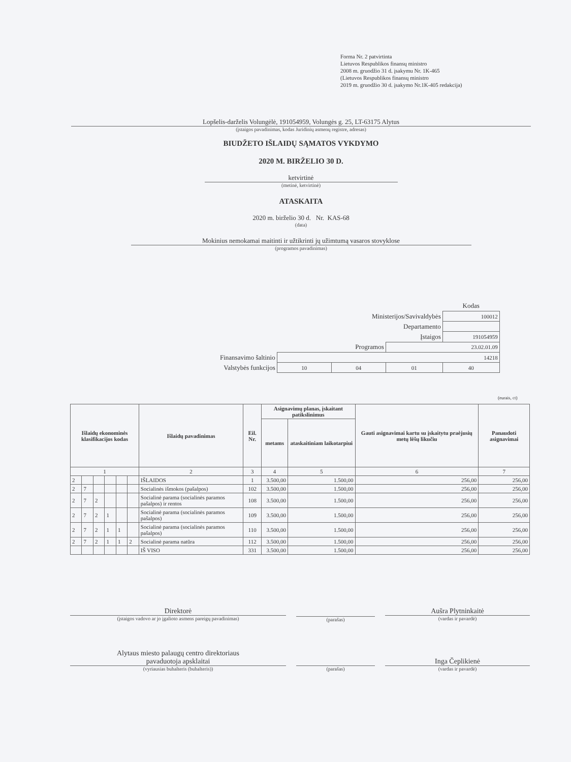Forma Nr. 2 patvirtinta
Lietuvos Respublikos finansų ministro
2008 m. gruodžio 31 d. įsakymu Nr. 1K-465
(Lietuvos Respublikos finansų ministro
2019 m. gruodžio 30 d. įsakymo Nr.1K-405 redakcija)
Lopšelis-darželis Volungėlė, 191054959, Volungės g. 25, LT-63175 Alytus
(įstaigos pavadinimas, kodas Juridinių asmenų registre, adresas)
BIUDŽETO IŠLAIDŲ SĄMATOS VYKDYMO
2020 M. BIRŽELIO 30 D.
ketvirtinė
(metinė, ketvirtinė)
ATASKAITA
2020 m. birželio 30 d. Nr. KAS-68
(data)
Mokinius nemokamai maitinti ir užtikrinti jų užimtumą vasaros stovyklose
(programos pavadinimas)
| | | | | Kodas |
| Ministerijos/Savivaldybės | | | | 100012 |
| Departamento | | | | |
| Įstaigos | | | | 191054959 |
| Programos | | | 23.02.01.09 | |
| Finansavimo šaltinio | 14218 | | | |
| Valstybės funkcijos | 10 | 04 | 01 | 40 |
(eurais, ct)
| Išlaidų ekonominės klasifikacijos kodas | | | | | | Išlaidų pavadinimas | Eil. Nr. | Asignavimų planas, įskaitant patikslinimus | | Gauti asignavimai kartu su įskaitytu praėjusių metų lėšų likučiu | Panaudoti asignavimai |
| --- | --- | --- | --- | --- | --- | --- | --- | --- | --- | --- | --- |
| | | | | | | | | metams | ataskaitiniam laikotarpiui | | |
| 1 | | | | | | 2 | 3 | 4 | 5 | 6 | 7 |
| 2 | | | | | | IŠLAIDOS | 1 | 3.500,00 | 1.500,00 | 256,00 | 256,00 |
| 2 | 7 | | | | | Socialinės išmokos (pašalpos) | 102 | 3.500,00 | 1.500,00 | 256,00 | 256,00 |
| 2 | 7 | 2 | | | | Socialinė parama (socialinės paramos pašalpos) ir rentos | 108 | 3.500,00 | 1.500,00 | 256,00 | 256,00 |
| 2 | 7 | 2 | 1 | | | Socialinė parama (socialinės paramos pašalpos) | 109 | 3.500,00 | 1.500,00 | 256,00 | 256,00 |
| 2 | 7 | 2 | 1 | 1 | | Socialinė parama (socialinės paramos pašalpos) | 110 | 3.500,00 | 1.500,00 | 256,00 | 256,00 |
| 2 | 7 | 2 | 1 | 1 | 2 | Socialinė parama natūra | 112 | 3.500,00 | 1.500,00 | 256,00 | 256,00 |
| | | | | | | IŠ VISO | 331 | 3.500,00 | 1.500,00 | 256,00 | 256,00 |
Direktorė
(įstaigos vadovo ar jo įgalioto asmens pareigų pavadinimas)
(parašas)
Aušra Plytninkaitė
(vardas ir pavardė)
Alytaus miesto palaugų centro direktoriaus
pavaduotoja apsklaitai
(vyriausias buhalteris (buhalteris))
(parašas)
Inga Čeplikienė
(vardas ir pavardė)